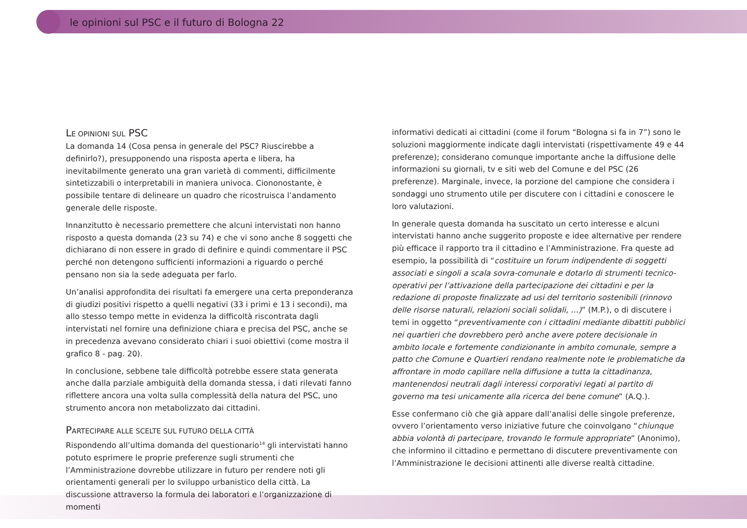le opinioni sul PSC e il futuro di Bologna 22
LE OPINIONI SUL PSC
La domanda 14 (Cosa pensa in generale del PSC? Riuscirebbe a definirlo?), presupponendo una risposta aperta e libera, ha inevitabilmente generato una gran varietà di commenti, difficilmente sintetizzabili o interpretabili in maniera univoca. Ciononostante, è possibile tentare di delineare un quadro che ricostruisca l’andamento generale delle risposte.
Innanzitutto è necessario premettere che alcuni intervistati non hanno risposto a questa domanda (23 su 74) e che vi sono anche 8 soggetti che dichiarano di non essere in grado di definire e quindi commentare il PSC perché non detengono sufficienti informazioni a riguardo o perché pensano non sia la sede adeguata per farlo.
Un’analisi approfondita dei risultati fa emergere una certa preponderanza di giudizi positivi rispetto a quelli negativi (33 i primi e 13 i secondi), ma allo stesso tempo mette in evidenza la difficoltà riscontrata dagli intervistati nel fornire una definizione chiara e precisa del PSC, anche se in precedenza avevano considerato chiari i suoi obiettivi (come mostra il grafico 8 - pag. 20).
In conclusione, sebbene tale difficoltà potrebbe essere stata generata anche dalla parziale ambiguità della domanda stessa, i dati rilevati fanno riflettere ancora una volta sulla complessità della natura del PSC, uno strumento ancora non metabolizzato dai cittadini.
PARTECIPARE ALLE SCELTE SUL FUTURO DELLA CITTÀ
Rispondendo all’ultima domanda del questionario<sup>14</sup> gli intervistati hanno potuto esprimere le proprie preferenze sugli strumenti che l’Amministrazione dovrebbe utilizzare in futuro per rendere noti gli orientamenti generali per lo sviluppo urbanistico della città. La discussione attraverso la formula dei laboratori e l’organizzazione di momenti
informativi dedicati ai cittadini (come il forum “Bologna si fa in 7”) sono le soluzioni maggiormente indicate dagli intervistati (rispettivamente 49 e 44 preferenze); considerano comunque importante anche la diffusione delle informazioni su giornali, tv e siti web del Comune e del PSC (26 preferenze). Marginale, invece, la porzione del campione che considera i sondaggi uno strumento utile per discutere con i cittadini e conoscere le loro valutazioni.
In generale questa domanda ha suscitato un certo interesse e alcuni intervistati hanno anche suggerito proposte e idee alternative per rendere più efficace il rapporto tra il cittadino e l’Amministrazione. Fra queste ad esempio, la possibilità di “costituire un forum indipendente di soggetti associati e singoli a scala sovra-comunale e dotarlo di strumenti tecnico-operativi per l’attivazione della partecipazione dei cittadini e per la redazione di proposte finalizzate ad usi del territorio sostenibili (rinnovo delle risorse naturali, relazioni sociali solidali, …)” (M.P.), o di discutere i temi in oggetto “preventivamente con i cittadini mediante dibattiti pubblici nei quartieri che dovrebbero però anche avere potere decisionale in ambito locale e fortemente condizionante in ambito comunale, sempre a patto che Comune e Quartieri rendano realmente note le problematiche da affrontare in modo capillare nella diffusione a tutta la cittadinanza, mantenendosi neutrali dagli interessi corporativi legati al partito di governo ma tesi unicamente alla ricerca del bene comune” (A.Q.).
Esse confermano ciò che già appare dall’analisi delle singole preferenze, ovvero l’orientamento verso iniziative future che coinvolgano “chiunque abbia volontà di partecipare, trovando le formule appropriate” (Anonimo), che informino il cittadino e permettano di discutere preventivamente con l’Amministrazione le decisioni attinenti alle diverse realtà cittadine.